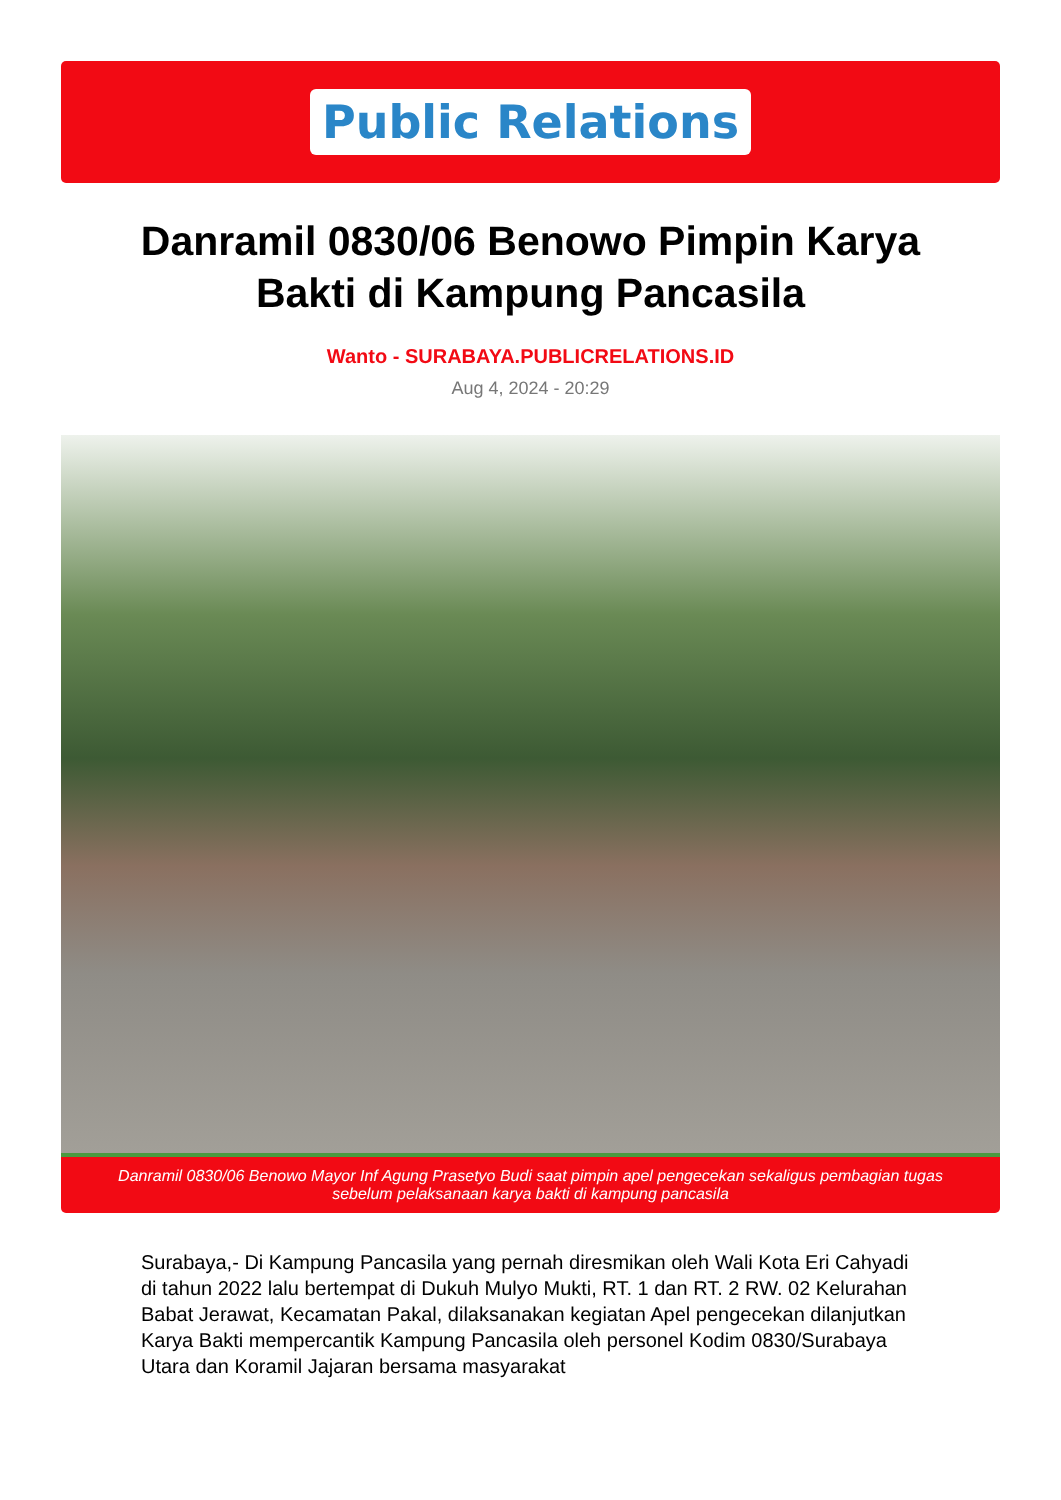Public Relations
Danramil 0830/06 Benowo Pimpin Karya Bakti di Kampung Pancasila
Wanto - SURABAYA.PUBLICRELATIONS.ID
Aug 4, 2024 - 20:29
Danramil 0830/06 Benowo Mayor Inf Agung Prasetyo Budi saat pimpin apel pengecekan sekaligus pembagian tugas sebelum pelaksanaan karya bakti di kampung pancasila
Surabaya,- Di Kampung Pancasila yang pernah diresmikan oleh Wali Kota Eri Cahyadi di tahun 2022 lalu bertempat di Dukuh Mulyo Mukti, RT. 1 dan RT. 2 RW. 02 Kelurahan Babat Jerawat, Kecamatan Pakal, dilaksanakan kegiatan Apel pengecekan dilanjutkan Karya Bakti mempercantik Kampung Pancasila oleh personel Kodim 0830/Surabaya Utara dan Koramil Jajaran bersama masyarakat